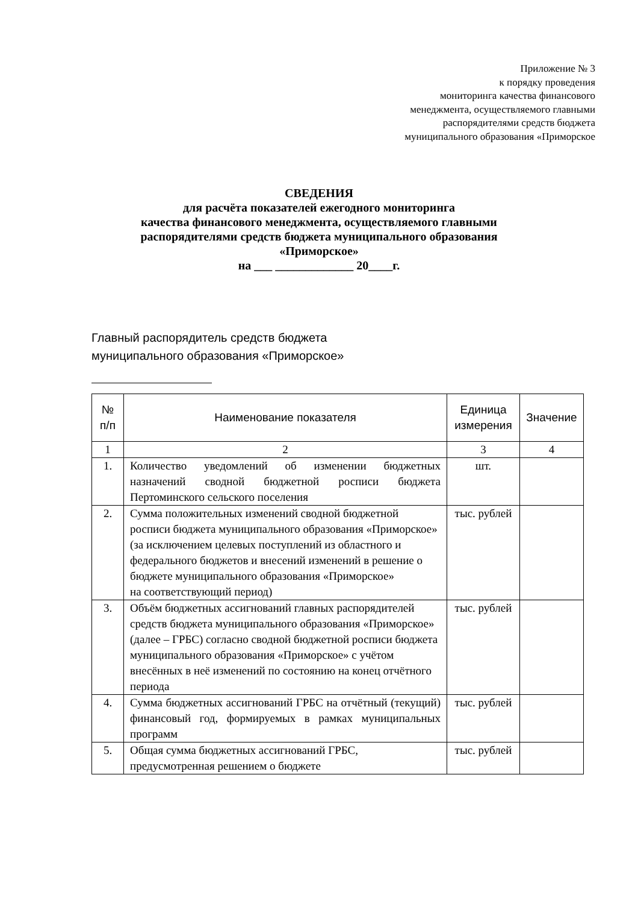Приложение № 3
к порядку проведения
мониторинга качества финансового
менеджмента, осуществляемого главными
распорядителями средств бюджета
муниципального образования «Приморское
СВЕДЕНИЯ
для расчёта показателей ежегодного мониторинга
качества финансового менеджмента, осуществляемого главными
распорядителями средств бюджета муниципального образования
«Приморское»
на ___ _____________ 20____г.
Главный распорядитель средств бюджета
муниципального образования «Приморское»
| № п/п | Наименование показателя | Единица измерения | Значение |
| --- | --- | --- | --- |
| 1 | 2 | 3 | 4 |
| 1. | Количество уведомлений об изменении бюджетных назначений сводной бюджетной росписи бюджета Пертоминского сельского поселения | шт. | |
| 2. | Сумма положительных изменений сводной бюджетной росписи бюджета муниципального образования «Приморское» (за исключением целевых поступлений из областного и федерального бюджетов и внесений изменений в решение о бюджете муниципального образования «Приморское» на соответствующий период) | тыс. рублей | |
| 3. | Объём бюджетных ассигнований главных распорядителей средств бюджета муниципального образования «Приморское» (далее – ГРБС) согласно сводной бюджетной росписи бюджета муниципального образования «Приморское» с учётом внесённых в неё изменений по состоянию на конец отчётного периода | тыс. рублей | |
| 4. | Сумма бюджетных ассигнований ГРБС на отчётный (текущий) финансовый год, формируемых в рамках муниципальных программ | тыс. рублей | |
| 5. | Общая сумма бюджетных ассигнований ГРБС, предусмотренная решением о бюджете | тыс. рублей | |